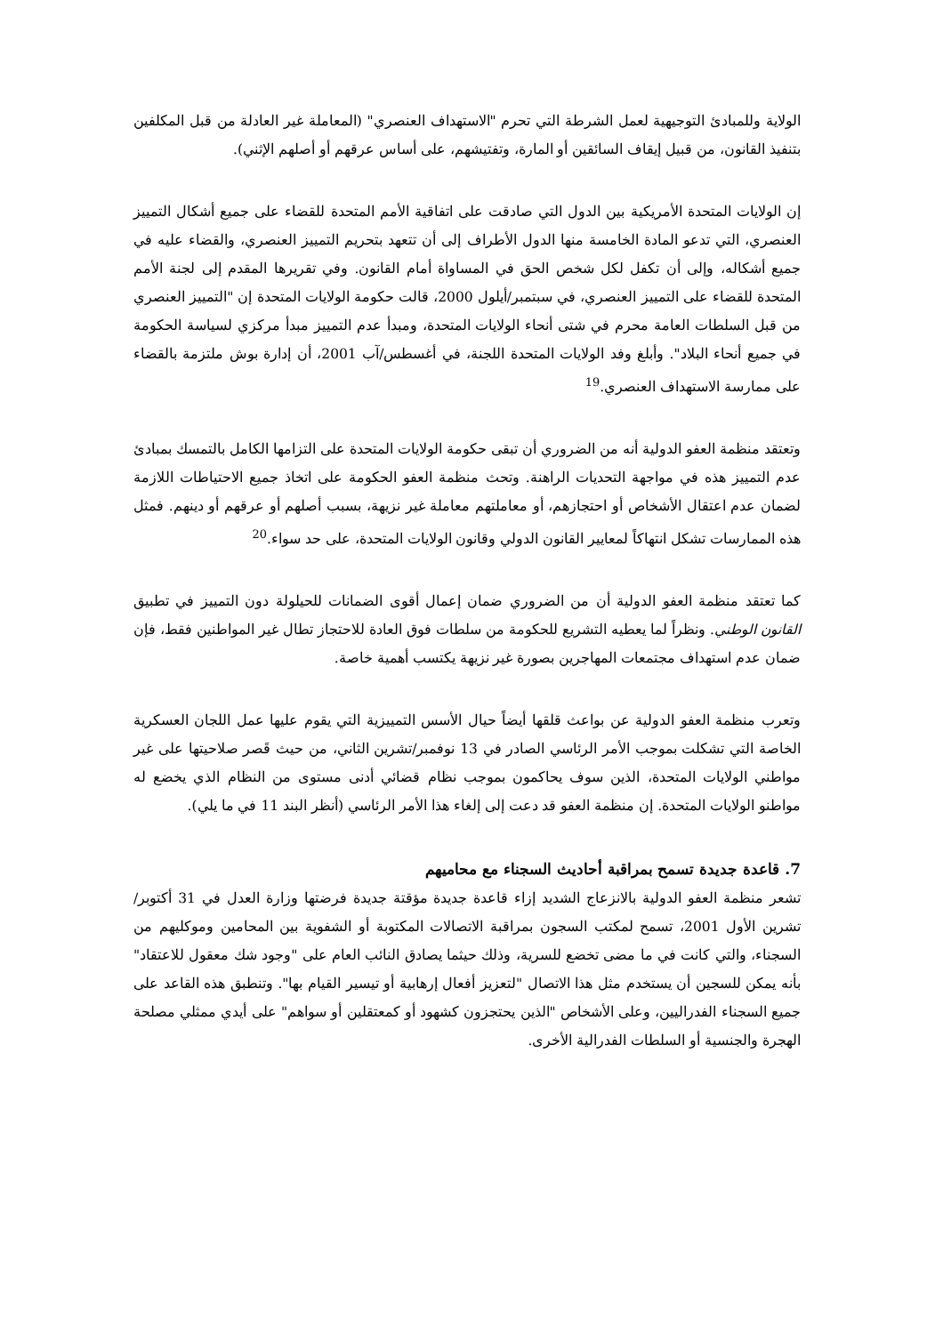الولاية وللمبادئ التوجيهية لعمل الشرطة التي تحرم "الاستهداف العنصري" (المعاملة غير العادلة من قبل المكلفين بتنفيذ القانون، من قبيل إيقاف السائقين أو المارة، وتفتيشهم، على أساس عرقهم أو أصلهم الإثني).
إن الولايات المتحدة الأمريكية بين الدول التي صادقت على اتفاقية الأمم المتحدة للقضاء على جميع أشكال التمييز العنصري، التي تدعو المادة الخامسة منها الدول الأطراف إلى أن تتعهد بتحريم التمييز العنصري، والقضاء عليه في جميع أشكاله، وإلى أن تكفل لكل شخص الحق في المساواة أمام القانون. وفي تقريرها المقدم إلى لجنة الأمم المتحدة للقضاء على التمييز العنصري، في سبتمبر/أيلول 2000، قالت حكومة الولايات المتحدة إن "التمييز العنصري من قبل السلطات العامة محرم في شتى أنحاء الولايات المتحدة، ومبدأ عدم التمييز مبدأ مركزي لسياسة الحكومة في جميع أنحاء البلاد". وأبلغ وفد الولايات المتحدة اللجنة، في أغسطس/آب 2001، أن إدارة بوش ملتزمة بالقضاء على ممارسة الاستهداف العنصري.<sup>19</sup>
وتعتقد منظمة العفو الدولية أنه من الضروري أن تبقى حكومة الولايات المتحدة على التزامها الكامل بالتمسك بمبادئ عدم التمييز هذه في مواجهة التحديات الراهنة. وتحث منظمة العفو الحكومة على اتخاذ جميع الاحتياطات اللازمة لضمان عدم اعتقال الأشخاص أو احتجازهم، أو معاملتهم معاملة غير نزيهة، بسبب أصلهم أو عرقهم أو دينهم. فمثل هذه الممارسات تشكل انتهاكاً لمعايير القانون الدولي وقانون الولايات المتحدة، على حد سواء.<sup>20</sup>
كما تعتقد منظمة العفو الدولية أن من الضروري ضمان إعمال أقوى الضمانات للحيلولة دون التمييز في تطبيق القانون الوطني. ونظراً لما يعطيه التشريع للحكومة من سلطات فوق العادة للاحتجاز تطال غير المواطنين فقط، فإن ضمان عدم استهداف مجتمعات المهاجرين بصورة غير نزيهة يكتسب أهمية خاصة.
وتعرب منظمة العفو الدولية عن بواعث قلقها أيضاً حيال الأسس التمييزية التي يقوم عليها عمل اللجان العسكرية الخاصة التي تشكلت بموجب الأمر الرئاسي الصادر في 13 نوفمبر/تشرين الثاني، من حيث قَصر صلاحيتها على غير مواطني الولايات المتحدة، الذين سوف يحاكمون بموجب نظام قضائي أدنى مستوى من النظام الذي يخضع له مواطنو الولايات المتحدة. إن منظمة العفو قد دعت إلى إلغاء هذا الأمر الرئاسي (أنظر البند 11 في ما يلي).
7. قاعدة جديدة تسمح بمراقبة أحاديث السجناء مع محاميهم
تشعر منظمة العفو الدولية بالانزعاج الشديد إزاء قاعدة جديدة مؤقتة جديدة فرضتها وزارة العدل في 31 أكتوبر/تشرين الأول 2001، تسمح لمكتب السجون بمراقبة الاتصالات المكتوبة أو الشفوية بين المحامين وموكليهم من السجناء، والتي كانت في ما مضى تخضع للسرية، وذلك حيثما يصادق النائب العام على "وجود شك معقول للاعتقاد" بأنه يمكن للسجين أن يستخدم مثل هذا الاتصال "لتعزيز أفعال إرهابية أو تيسير القيام بها". وتنطبق هذه القاعد على جميع السجناء الفدراليين، وعلى الأشخاص "الذين يحتجزون كشهود أو كمعتقلين أو سواهم" على أيدي ممثلي مصلحة الهجرة والجنسية أو السلطات الفدرالية الأخرى.